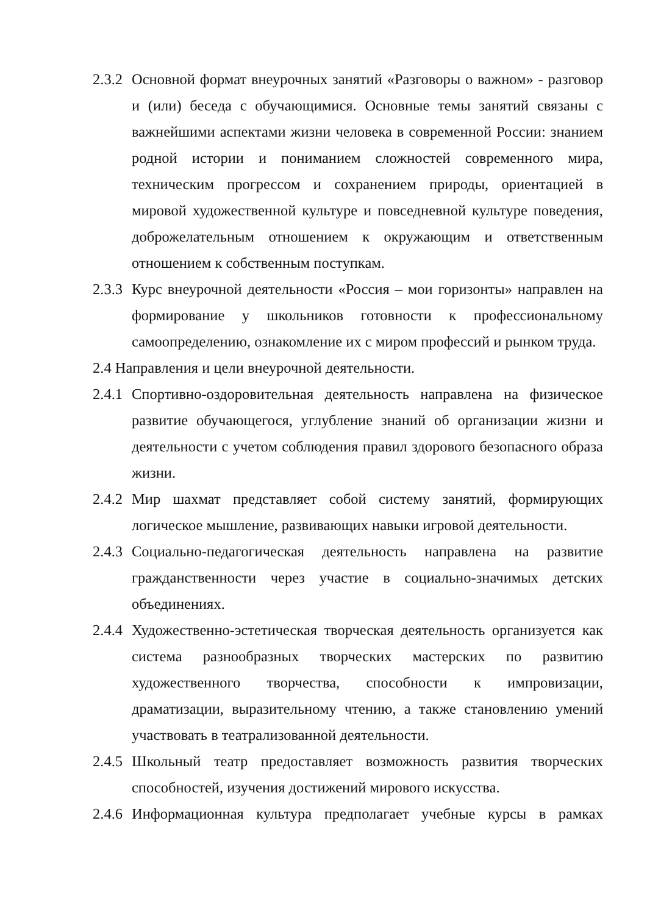2.3.2
Основной формат внеурочных занятий «Разговоры о важном» - разговор и (или) беседа с обучающимися. Основные темы занятий связаны с важнейшими аспектами жизни человека в современной России: знанием родной истории и пониманием сложностей современного мира, техническим прогрессом и сохранением природы, ориентацией в мировой художественной культуре и повседневной культуре поведения, доброжелательным отношением к окружающим и ответственным отношением к собственным поступкам.
2.3.3
Курс внеурочной деятельности «Россия – мои горизонты» направлен на формирование у школьников готовности к профессиональному самоопределению, ознакомление их с миром профессий и рынком труда.
2.4 Направления и цели внеурочной деятельности.
2.4.1
Спортивно-оздоровительная деятельность направлена на физическое развитие обучающегося, углубление знаний об организации жизни и деятельности с учетом соблюдения правил здорового безопасного образа жизни.
2.4.2
Мир шахмат представляет собой систему занятий, формирующих логическое мышление, развивающих навыки игровой деятельности.
2.4.3
Социально-педагогическая деятельность направлена на развитие гражданственности через участие в социально-значимых детских объединениях.
2.4.4
Художественно-эстетическая творческая деятельность организуется как система разнообразных творческих мастерских по развитию художественного творчества, способности к импровизации, драматизации, выразительному чтению, а также становлению умений участвовать в театрализованной деятельности.
2.4.5
Школьный театр предоставляет возможность развития творческих способностей, изучения достижений мирового искусства.
2.4.6
Информационная культура предполагает учебные курсы в рамках